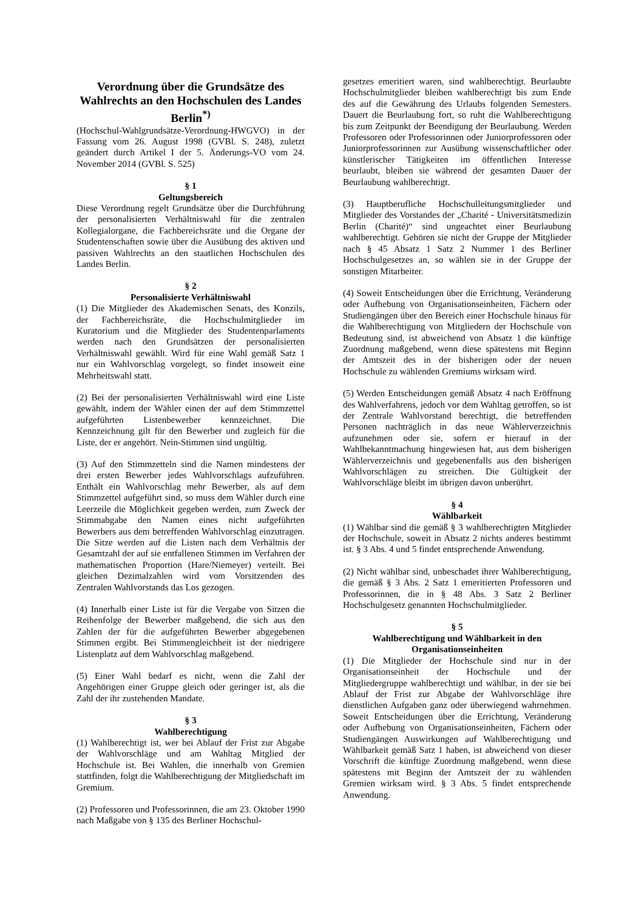Verordnung über die Grundsätze des Wahlrechts an den Hochschulen des Landes Berlin<sup>*)</sup>
(Hochschul-Wahlgrundsätze-Verordnung-HWGVO) in der Fassung vom 26. August 1998 (GVBl. S. 248), zuletzt geändert durch Artikel I der 5. Änderungs-VO vom 24. November 2014 (GVBl. S. 525)
§ 1
Geltungsbereich
Diese Verordnung regelt Grundsätze über die Durchführung der personalisierten Verhältniswahl für die zentralen Kollegialorgane, die Fachbereichsräte und die Organe der Studentenschaften sowie über die Ausübung des aktiven und passiven Wahlrechts an den staatlichen Hochschulen des Landes Berlin.
§ 2
Personalisierte Verhältniswahl
(1) Die Mitglieder des Akademischen Senats, des Konzils, der Fachbereichsräte, die Hochschulmitglieder im Kuratorium und die Mitglieder des Studentenparlaments werden nach den Grundsätzen der personalisierten Verhältniswahl gewählt. Wird für eine Wahl gemäß Satz 1 nur ein Wahlvorschlag vorgelegt, so findet insoweit eine Mehrheitswahl statt.
(2) Bei der personalisierten Verhältniswahl wird eine Liste gewählt, indem der Wähler einen der auf dem Stimmzettel aufgeführten Listenbewerber kennzeichnet. Die Kennzeichnung gilt für den Bewerber und zugleich für die Liste, der er angehört. Nein-Stimmen sind ungültig.
(3) Auf den Stimmzetteln sind die Namen mindestens der drei ersten Bewerber jedes Wahlvorschlags aufzuführen. Enthält ein Wahlvorschlag mehr Bewerber, als auf dem Stimmzettel aufgeführt sind, so muss dem Wähler durch eine Leerzeile die Möglichkeit gegeben werden, zum Zweck der Stimmabgabe den Namen eines nicht aufgeführten Bewerbers aus dem betreffenden Wahlvorschlag einzutragen. Die Sitze werden auf die Listen nach dem Verhältnis der Gesamtzahl der auf sie entfallenen Stimmen im Verfahren der mathematischen Proportion (Hare/Niemeyer) verteilt. Bei gleichen Dezimalzahlen wird vom Vorsitzenden des Zentralen Wahlvorstands das Los gezogen.
(4) Innerhalb einer Liste ist für die Vergabe von Sitzen die Reihenfolge der Bewerber maßgebend, die sich aus den Zahlen der für die aufgeführten Bewerber abgegebenen Stimmen ergibt. Bei Stimmengleichheit ist der niedrigere Listenplatz auf dem Wahlvorschlag maßgebend.
(5) Einer Wahl bedarf es nicht, wenn die Zahl der Angehörigen einer Gruppe gleich oder geringer ist, als die Zahl der ihr zustehenden Mandate.
§ 3
Wahlberechtigung
(1) Wahlberechtigt ist, wer bei Ablauf der Frist zur Abgabe der Wahlvorschläge und am Wahltag Mitglied der Hochschule ist. Bei Wahlen, die innerhalb von Gremien stattfinden, folgt die Wahlberechtigung der Mitgliedschaft im Gremium.
(2) Professoren und Professorinnen, die am 23. Oktober 1990 nach Maßgabe von § 135 des Berliner Hochschul-
gesetzes emeritiert waren, sind wahlberechtigt. Beurlaubte Hochschulmitglieder bleiben wahlberechtigt bis zum Ende des auf die Gewährung des Urlaubs folgenden Semesters. Dauert die Beurlaubung fort, so ruht die Wahlberechtigung bis zum Zeitpunkt der Beendigung der Beurlaubung. Werden Professoren oder Professorinnen oder Juniorprofessoren oder Juniorprofessorinnen zur Ausübung wissenschaftlicher oder künstlerischer Tätigkeiten im öffentlichen Interesse beurlaubt, bleiben sie während der gesamten Dauer der Beurlaubung wahlberechtigt.
(3) Hauptberufliche Hochschulleitungsmitglieder und Mitglieder des Vorstandes der „Charité - Universitätsmedizin Berlin (Charité)“ sind ungeachtet einer Beurlaubung wahlberechtigt. Gehören sie nicht der Gruppe der Mitglieder nach § 45 Absatz 1 Satz 2 Nummer 1 des Berliner Hochschulgesetzes an, so wählen sie in der Gruppe der sonstigen Mitarbeiter.
(4) Soweit Entscheidungen über die Errichtung, Veränderung oder Aufhebung von Organisationseinheiten, Fächern oder Studiengängen über den Bereich einer Hochschule hinaus für die Wahlberechtigung von Mitgliedern der Hochschule von Bedeutung sind, ist abweichend von Absatz 1 die künftige Zuordnung maßgebend, wenn diese spätestens mit Beginn der Amtszeit des in der bisherigen oder der neuen Hochschule zu wählenden Gremiums wirksam wird.
(5) Werden Entscheidungen gemäß Absatz 4 nach Eröffnung des Wahlverfahrens, jedoch vor dem Wahltag getroffen, so ist der Zentrale Wahlvorstand berechtigt, die betreffenden Personen nachträglich in das neue Wählerverzeichnis aufzunehmen oder sie, sofern er hierauf in der Wahlbekanntmachung hingewiesen hat, aus dem bisherigen Wählerverzeichnis und gegebenenfalls aus den bisherigen Wahlvorschlägen zu streichen. Die Gültigkeit der Wahlvorschläge bleibt im übrigen davon unberührt.
§ 4
Wählbarkeit
(1) Wählbar sind die gemäß § 3 wahlberechtigten Mitglieder der Hochschule, soweit in Absatz 2 nichts anderes bestimmt ist. § 3 Abs. 4 und 5 findet entsprechende Anwendung.
(2) Nicht wählbar sind, unbeschadet ihrer Wahlberechtigung, die gemäß § 3 Abs. 2 Satz 1 emeritierten Professoren und Professorinnen, die in § 48 Abs. 3 Satz 2 Berliner Hochschulgesetz genannten Hochschulmitglieder.
§ 5
Wahlberechtigung und Wählbarkeit in den Organisationseinheiten
(1) Die Mitglieder der Hochschule sind nur in der Organisationseinheit der Hochschule und der Mitgliedergruppe wahlberechtigt und wählbar, in der sie bei Ablauf der Frist zur Abgabe der Wahlvorschläge ihre dienstlichen Aufgaben ganz oder überwiegend wahrnehmen. Soweit Entscheidungen über die Errichtung, Veränderung oder Aufhebung von Organisationseinheiten, Fächern oder Studiengängen Auswirkungen auf Wahlberechtigung und Wählbarkeit gemäß Satz 1 haben, ist abweichend von dieser Vorschrift die künftige Zuordnung maßgebend, wenn diese spätestens mit Beginn der Amtszeit der zu wählenden Gremien wirksam wird. § 3 Abs. 5 findet entsprechende Anwendung.